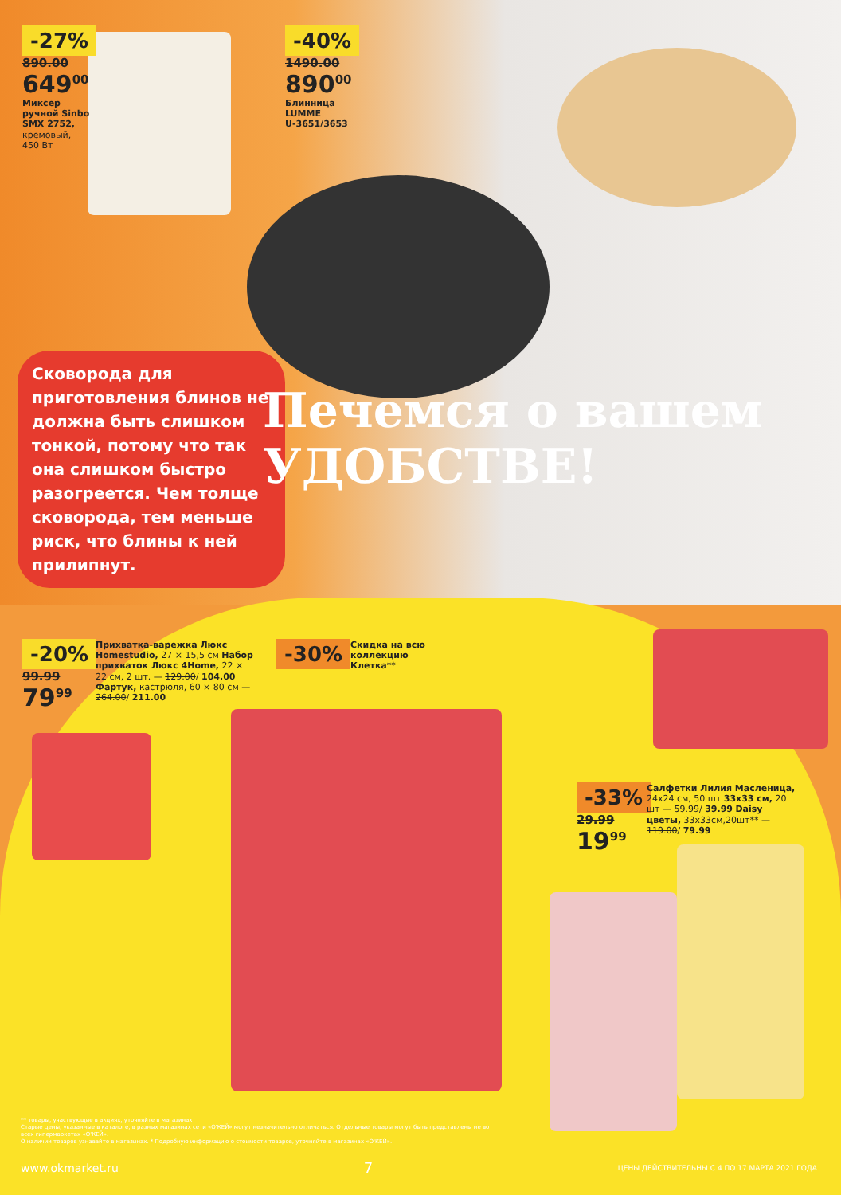-27%
890.00
649<sup>00</sup>
Миксер
ручной Sinbo
SMX 2752,
кремовый,
450 Вт
-40%
1490.00
890<sup>00</sup>
Блинница
LUMME
U-3651/3653
Сковорода для приготовления блинов не должна быть слишком тонкой, потому что так она слишком быстро разогреется. Чем толще сковорода, тем меньше риск, что блины к ней прилипнут.
Печемся о вашем
УДОБСТВЕ!
-20%
99.99
79<sup>99</sup>
Прихватка-варежка Люкс Homestudio, 27 × 15,5 см Набор прихваток Люкс 4Home, 22 × 22 см, 2 шт. — 129.00/ 104.00 Фартук, кастрюля, 60 × 80 см — 264.00/ 211.00
-30%
Скидка на всю коллекцию Клетка**
-33%
29.99
19<sup>99</sup>
Салфетки Лилия Масленица, 24x24 см, 50 шт 33x33 см, 20 шт — 59.99/ 39.99 Daisy цветы, 33x33см,20шт** — 119.00/ 79.99
** товары, участвующие в акциях, уточняйте в магазинах
Старые цены, указанные в каталоге, в разных магазинах сети «О'КЕЙ» могут незначительно отличаться. Отдельные товары могут быть представлены не во всех гипермаркетах «О'КЕЙ».
О наличии товаров узнавайте в магазинах. * Подробную информацию о стоимости товаров, уточняйте в магазинах «О'КЕЙ».
www.okmarket.ru 7 ЦЕНЫ ДЕЙСТВИТЕЛЬНЫ С 4 ПО 17 МАРТА 2021 ГОДА